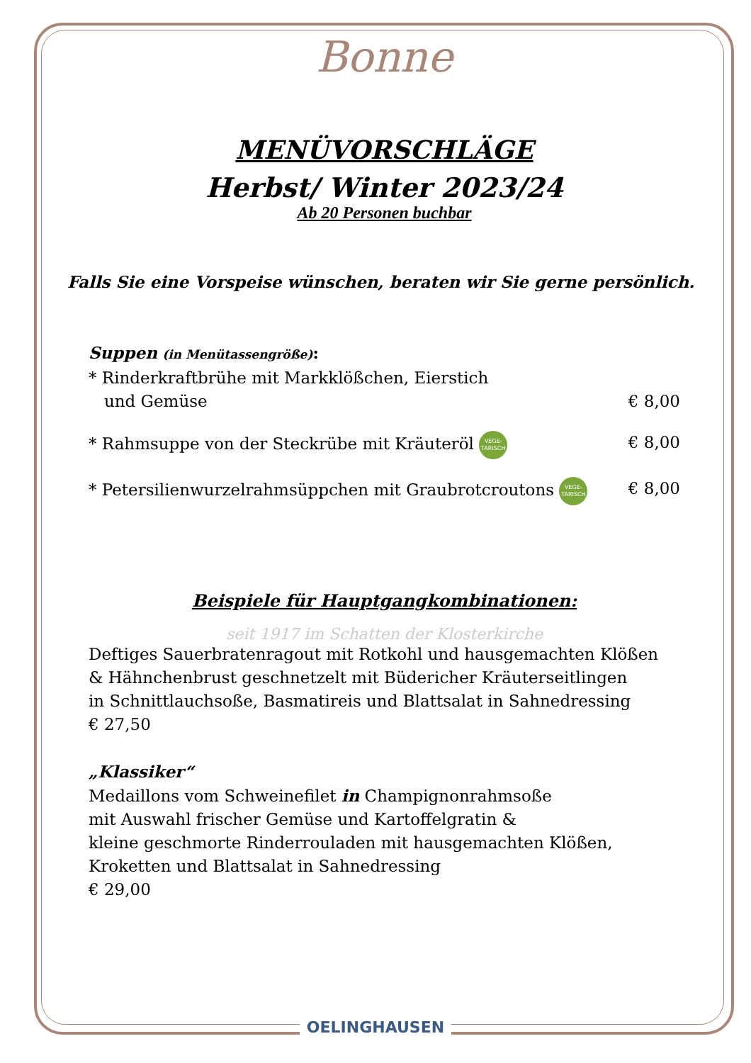Bonne
MENÜVORSCHLÄGE
Herbst/ Winter 2023/24
Ab 20 Personen buchbar
Falls Sie eine Vorspeise wünschen, beraten wir Sie gerne persönlich.
Suppen (in Menütassengröße):
* Rinderkraftbrühe mit Markklößchen, Eierstich
und Gemüse € 8,00
* Rahmsuppe von der Steckrübe mit Kräuteröl VEGE-
TARISCH € 8,00
* Petersilienwurzelrahmsüppchen mit Graubrotcroutons VEGE-
TARISCH € 8,00
Beispiele für Hauptgangkombinationen:
seit 1917 im Schatten der Klosterkirche
Deftiges Sauerbratenragout mit Rotkohl und hausgemachten Klößen
& Hähnchenbrust geschnetzelt mit Büdericher Kräuterseitlingen
in Schnittlauchsoße, Basmatireis und Blattsalat in Sahnedressing
€ 27,50
„Klassiker“
Medaillons vom Schweinefilet in Champignonrahmsoße
mit Auswahl frischer Gemüse und Kartoffelgratin &
kleine geschmorte Rinderrouladen mit hausgemachten Klößen,
Kroketten und Blattsalat in Sahnedressing
€ 29,00
OELINGHAUSEN